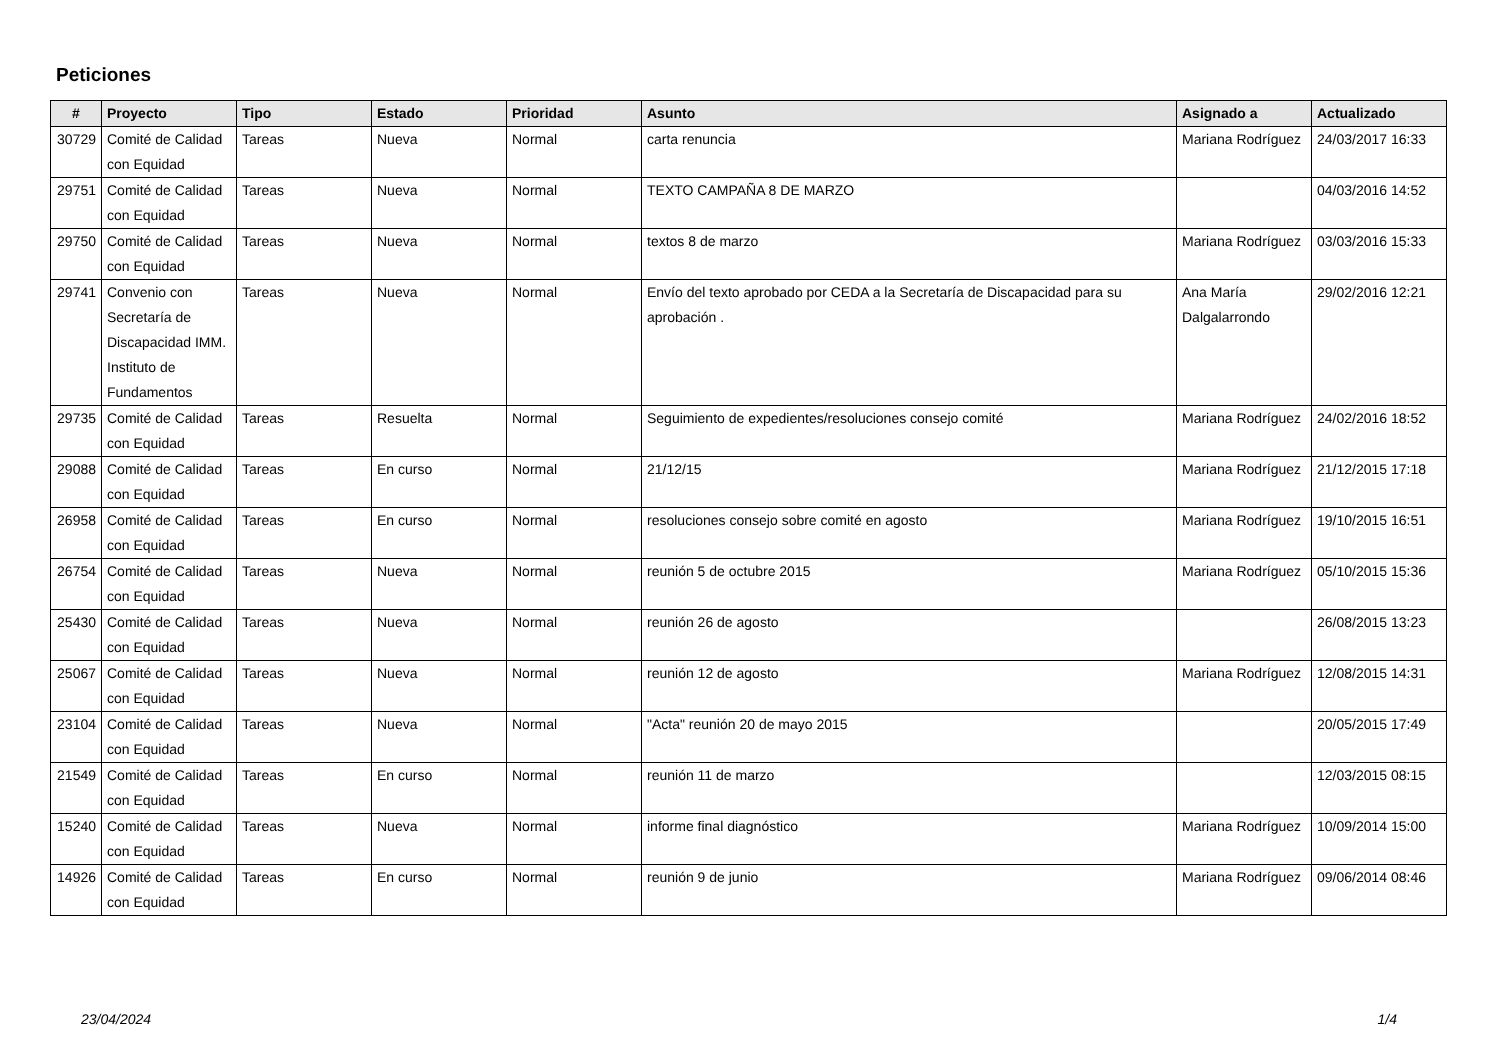Peticiones
| # | Proyecto | Tipo | Estado | Prioridad | Asunto | Asignado a | Actualizado |
| --- | --- | --- | --- | --- | --- | --- | --- |
| 30729 | Comité de Calidad con Equidad | Tareas | Nueva | Normal | carta renuncia | Mariana Rodríguez | 24/03/2017 16:33 |
| 29751 | Comité de Calidad con Equidad | Tareas | Nueva | Normal | TEXTO CAMPAÑA 8 DE MARZO | | 04/03/2016 14:52 |
| 29750 | Comité de Calidad con Equidad | Tareas | Nueva | Normal | textos 8 de marzo | Mariana Rodríguez | 03/03/2016 15:33 |
| 29741 | Convenio con Secretaría de Discapacidad IMM. Instituto de Fundamentos | Tareas | Nueva | Normal | Envío del texto aprobado por CEDA a la Secretaría de Discapacidad para su aprobación . | Ana María Dalgalarrondo | 29/02/2016 12:21 |
| 29735 | Comité de Calidad con Equidad | Tareas | Resuelta | Normal | Seguimiento de expedientes/resoluciones consejo comité | Mariana Rodríguez | 24/02/2016 18:52 |
| 29088 | Comité de Calidad con Equidad | Tareas | En curso | Normal | 21/12/15 | Mariana Rodríguez | 21/12/2015 17:18 |
| 26958 | Comité de Calidad con Equidad | Tareas | En curso | Normal | resoluciones consejo sobre comité en agosto | Mariana Rodríguez | 19/10/2015 16:51 |
| 26754 | Comité de Calidad con Equidad | Tareas | Nueva | Normal | reunión 5 de octubre 2015 | Mariana Rodríguez | 05/10/2015 15:36 |
| 25430 | Comité de Calidad con Equidad | Tareas | Nueva | Normal | reunión 26 de agosto | | 26/08/2015 13:23 |
| 25067 | Comité de Calidad con Equidad | Tareas | Nueva | Normal | reunión 12 de agosto | Mariana Rodríguez | 12/08/2015 14:31 |
| 23104 | Comité de Calidad con Equidad | Tareas | Nueva | Normal | "Acta" reunión 20 de mayo 2015 | | 20/05/2015 17:49 |
| 21549 | Comité de Calidad con Equidad | Tareas | En curso | Normal | reunión 11 de marzo | | 12/03/2015 08:15 |
| 15240 | Comité de Calidad con Equidad | Tareas | Nueva | Normal | informe final diagnóstico | Mariana Rodríguez | 10/09/2014 15:00 |
| 14926 | Comité de Calidad con Equidad | Tareas | En curso | Normal | reunión 9 de junio | Mariana Rodríguez | 09/06/2014 08:46 |
23/04/2024 1/4